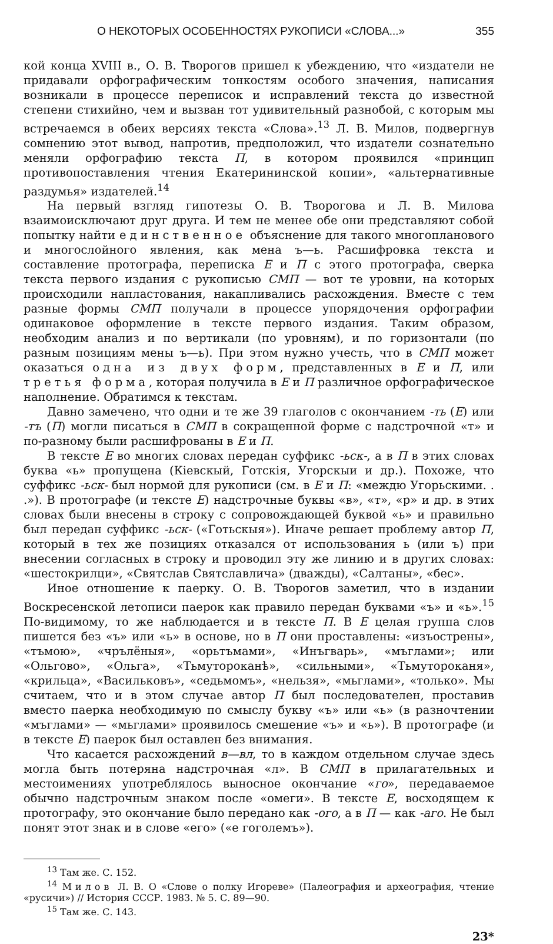О НЕКОТОРЫХ ОСОБЕННОСТЯХ РУКОПИСИ «СЛОВА...» 355
кой конца XVIII в., О. В. Творогов пришел к убеждению, что «издатели не придавали орфографическим тонкостям особого значения, написания возникали в процессе переписок и исправлений текста до известной степени стихийно, чем и вызван тот удивительный разнобой, с которым мы встречаемся в обеих версиях текста «Слова».<sup>13</sup> Л. В. Милов, подвергнув сомнению этот вывод, напротив, предположил, что издатели сознательно меняли орфографию текста П, в котором проявился «принцип противопоставления чтения Екатерининской копии», «альтернативные раздумья» издателей.<sup>14</sup>
На первый взгляд гипотезы О. В. Творогова и Л. В. Милова взаимоисключают друг друга. И тем не менее обе они представляют собой попытку найти единственное объяснение для такого многопланового и многослойного явления, как мена ъ—ь. Расшифровка текста и составление протографа, переписка Е и П с этого протографа, сверка текста первого издания с рукописью СМП — вот те уровни, на которых происходили напластования, накапливались расхождения. Вместе с тем разные формы СМП получали в процессе упорядочения орфографии одинаковое оформление в тексте первого издания. Таким образом, необходим анализ и по вертикали (по уровням), и по горизонтали (по разным позициям мены ъ—ь). При этом нужно учесть, что в СМП может оказаться одна из двух форм, представленных в Е и П, или третья форма, которая получила в Е и П различное орфографическое наполнение. Обратимся к текстам.
Давно замечено, что одни и те же 39 глаголов с окончанием -ть (Е) или -тъ (П) могли писаться в СМП в сокращенной форме с надстрочной «т» и по-разному были расшифрованы в Е и П.
В тексте Е во многих словах передан суффикс -ьск-, а в П в этих словах буква «ь» пропущена (Кіевскый, Готскія, Угорскыи и др.). Похоже, что суффикс -ьск- был нормой для рукописи (см. в Е и П: «междю Угорьскими. . .»). В протографе (и тексте Е) надстрочные буквы «в», «т», «р» и др. в этих словах были внесены в строку с сопровождающей буквой «ь» и правильно был передан суффикс -ьск- («Готьскыя»). Иначе решает проблему автор П, который в тех же позициях отказался от использования ь (или ъ) при внесении согласных в строку и проводил эту же линию и в других словах: «шестокрилци», «Святслав Святславлича» (дважды), «Салтаны», «бес».
Иное отношение к паерку. О. В. Творогов заметил, что в издании Воскресенской летописи паерок как правило передан буквами «ъ» и «ь».<sup>15</sup> По-видимому, то же наблюдается и в тексте П. В Е целая группа слов пишется без «ъ» или «ь» в основе, но в П они проставлены: «изъострены», «тъмою», «чрълёныя», «орьтъмами», «Инъгварь», «мъглами»; или «Ольгово», «Ольга», «Тьмутороканѣ», «сильными», «Тьмутороканя», «крильца», «Васильковъ», «седьмомъ», «нельзя», «мьглами», «только». Мы считаем, что и в этом случае автор П был последователен, проставив вместо паерка необходимую по смыслу букву «ъ» или «ь» (в разночтении «мъглами» — «мьглами» проявилось смешение «ъ» и «ь»). В протографе (и в тексте Е) паерок был оставлен без внимания.
Что касается расхождений в—вл, то в каждом отдельном случае здесь могла быть потеряна надстрочная «л». В СМП в прилагательных и местоимениях употреблялось выносное окончание «го», передаваемое обычно надстрочным знаком после «омеги». В тексте Е, восходящем к протографу, это окончание было передано как -ого, а в П — как -аго. Не был понят этот знак и в слове «его» («е гоголемъ»).
<sup>13</sup> Там же. С. 152.
<sup>14</sup> Милов Л. В. О «Слове о полку Игореве» (Палеография и археография, чтение «русичи») // История СССР. 1983. № 5. С. 89—90.
<sup>15</sup> Там же. С. 143.
23*